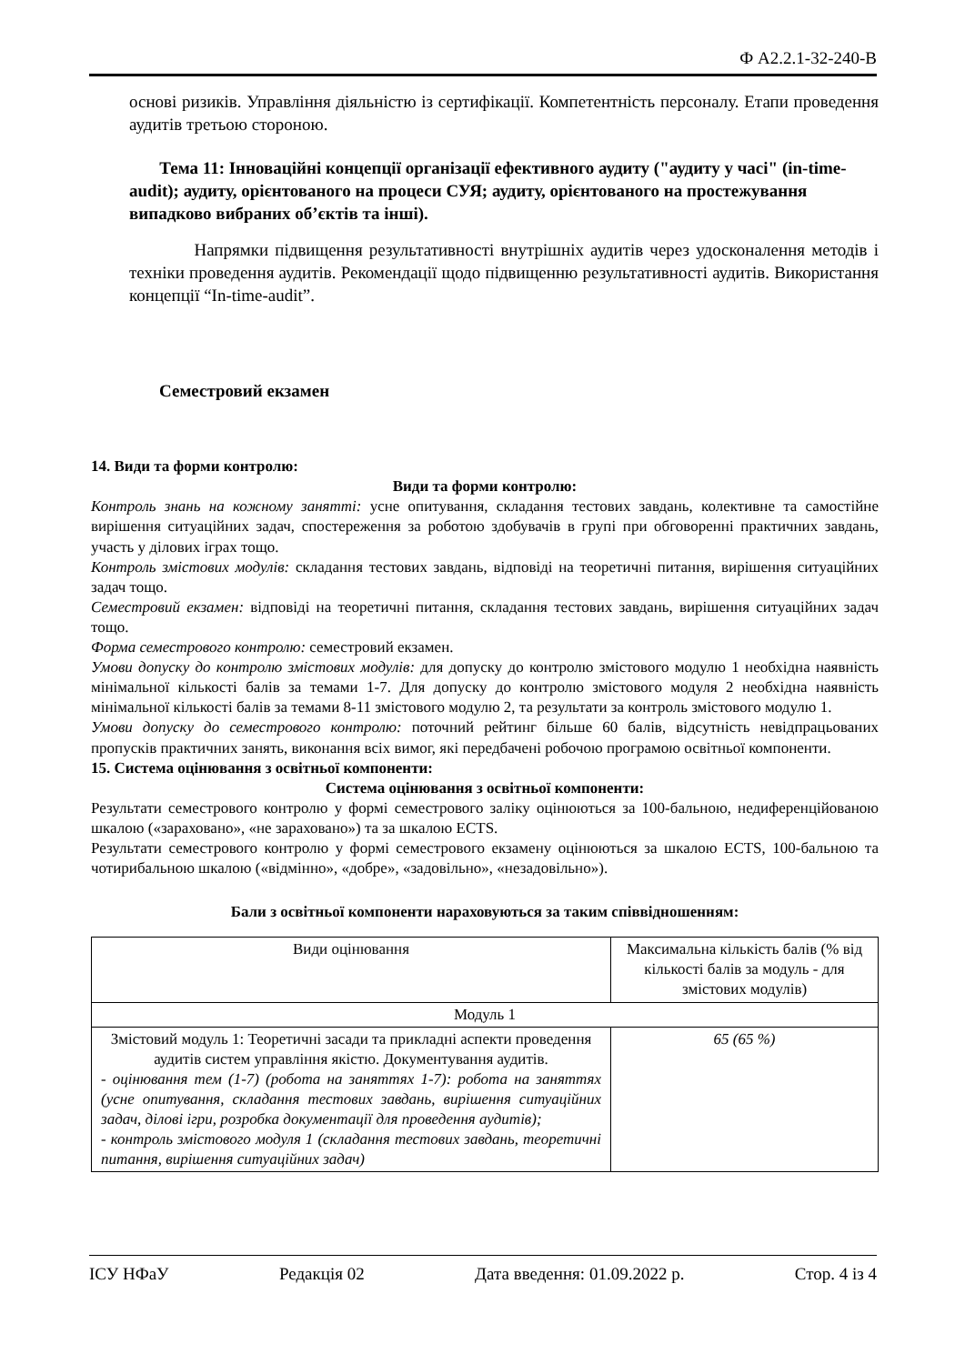Ф А2.2.1-32-240-В
основі ризиків. Управління діяльністю із сертифікації. Компетентність персоналу. Етапи проведення аудитів третьою стороною.
Тема 11: Інноваційні концепції організації ефективного аудиту ("аудиту у часі" (in-time-audit); аудиту, орієнтованого на процеси СУЯ; аудиту, орієнтованого на простежування випадково вибраних об’єктів та інші).
Напрямки підвищення результативності внутрішніх аудитів через удосконалення методів і техніки проведення аудитів. Рекомендації щодо підвищенню результативності аудитів. Використання концепції “In-time-audit”.
Семестровий екзамен
14. Види та форми контролю:
Види та форми контролю:
Контроль знань на кожному занятті: усне опитування, складання тестових завдань, колективне та самостійне вирішення ситуаційних задач, спостереження за роботою здобувачів в групі при обговоренні практичних завдань, участь у ділових іграх тощо.
Контроль змістових модулів: складання тестових завдань, відповіді на теоретичні питання, вирішення ситуаційних задач тощо.
Семестровий екзамен: відповіді на теоретичні питання, складання тестових завдань, вирішення ситуаційних задач тощо.
Форма семестрового контролю: семестровий екзамен.
Умови допуску до контролю змістових модулів: для допуску до контролю змістового модулю 1 необхідна наявність мінімальної кількості балів за темами 1-7. Для допуску до контролю змістового модуля 2 необхідна наявність мінімальної кількості балів за темами 8-11 змістового модулю 2, та результати за контроль змістового модулю 1.
Умови допуску до семестрового контролю: поточний рейтинг більше 60 балів, відсутність невідпрацьованих пропусків практичних занять, виконання всіх вимог, які передбачені робочою програмою освітньої компоненти.
15. Система оцінювання з освітньої компоненти:
Система оцінювання з освітньої компоненти:
Результати семестрового контролю у формі семестрового заліку оцінюються за 100-бальною, недиференційованою шкалою («зараховано», «не зараховано») та за шкалою ECTS.
Результати семестрового контролю у формі семестрового екзамену оцінюються за шкалою ECTS, 100-бальною та чотирибальною шкалою («відмінно», «добре», «задовільно», «незадовільно»).
Бали з освітньої компоненти нараховуються за таким співвідношенням:
| Види оцінювання | Максимальна кількість балів (% від кількості балів за модуль - для змістових модулів) |
| Модуль 1 | |
| Змістовий модуль 1: Теоретичні засади та прикладні аспекти проведення аудитів систем управління якістю. Документування аудитів. - оцінювання тем (1-7) (робота на заняттях 1-7): робота на заняттях (усне опитування, складання тестових завдань, вирішення ситуаційних задач, ділові ігри, розробка документації для проведення аудитів); - контроль змістового модуля 1 (складання тестових завдань, теоретичні питання, вирішення ситуаційних задач) | 65 (65 %) |
ІСУ НФаУ Редакція 02 Дата введення: 01.09.2022 р. Стор. 4 із 4